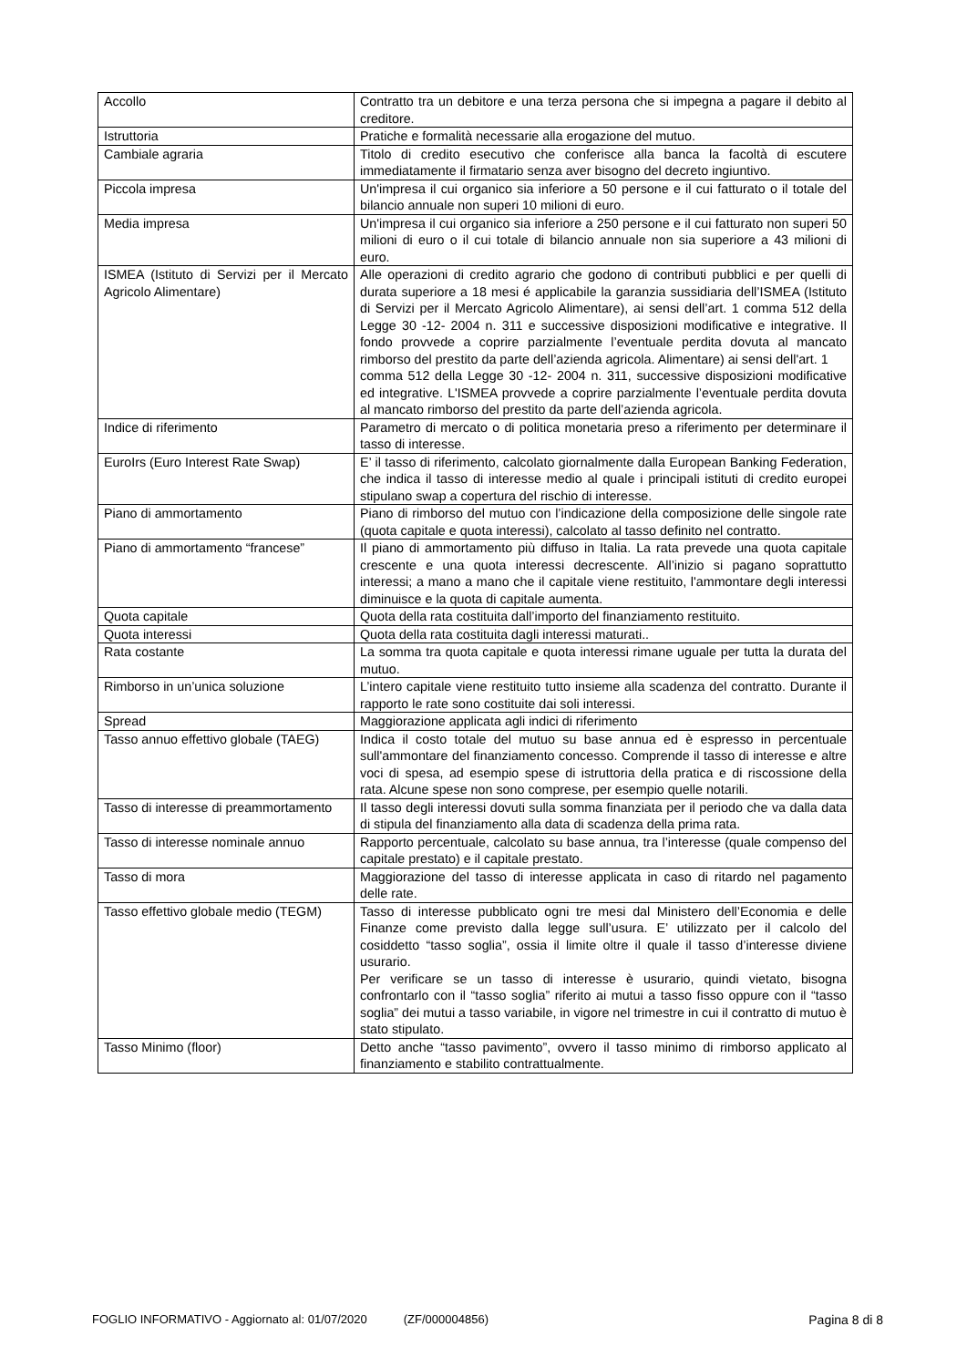| Accollo | Contratto tra un debitore e una terza persona che si impegna a pagare il debito al creditore. |
| Istruttoria | Pratiche e formalità necessarie alla erogazione del mutuo. |
| Cambiale agraria | Titolo di credito esecutivo che conferisce alla banca la facoltà di escutere immediatamente il firmatario senza aver bisogno del decreto ingiuntivo. |
| Piccola impresa | Un'impresa il cui organico sia inferiore a 50 persone e il cui fatturato o il totale del bilancio annuale non superi 10 milioni di euro. |
| Media impresa | Un'impresa il cui organico sia inferiore a 250 persone e il cui fatturato non superi 50 milioni di euro o il cui totale di bilancio annuale non sia superiore a 43 milioni di euro. |
| ISMEA (Istituto di Servizi per il Mercato Agricolo Alimentare) | Alle operazioni di credito agrario che godono di contributi pubblici e per quelli di durata superiore a 18 mesi é applicabile la garanzia sussidiaria dell’ISMEA (Istituto di Servizi per il Mercato Agricolo Alimentare), ai sensi dell’art. 1 comma 512 della Legge 30 -12- 2004 n. 311 e successive disposizioni modificative e integrative. Il fondo provvede a coprire parzialmente l’eventuale perdita dovuta al mancato rimborso del prestito da parte dell’azienda agricola. Alimentare) ai sensi dell'art. 1 comma 512 della Legge 30 -12- 2004 n. 311, successive disposizioni modificative ed integrative. L'ISMEA provvede a coprire parzialmente l’eventuale perdita dovuta al mancato rimborso del prestito da parte dell’azienda agricola. |
| Indice di riferimento | Parametro di mercato o di politica monetaria preso a riferimento per determinare il tasso di interesse. |
| EuroIrs (Euro Interest Rate Swap) | E’ il tasso di riferimento, calcolato giornalmente dalla European Banking Federation, che indica il tasso di interesse medio al quale i principali istituti di credito europei stipulano swap a copertura del rischio di interesse. |
| Piano di ammortamento | Piano di rimborso del mutuo con l’indicazione della composizione delle singole rate (quota capitale e quota interessi), calcolato al tasso definito nel contratto. |
| Piano di ammortamento “francese” | Il piano di ammortamento più diffuso in Italia. La rata prevede una quota capitale crescente e una quota interessi decrescente. All’inizio si pagano soprattutto interessi; a mano a mano che il capitale viene restituito, l'ammontare degli interessi diminuisce e la quota di capitale aumenta. |
| Quota capitale | Quota della rata costituita dall’importo del finanziamento restituito. |
| Quota interessi | Quota della rata costituita dagli interessi maturati.. |
| Rata costante | La somma tra quota capitale e quota interessi rimane uguale per tutta la durata del mutuo. |
| Rimborso in un’unica soluzione | L’intero capitale viene restituito tutto insieme alla scadenza del contratto. Durante il rapporto le rate sono costituite dai soli interessi. |
| Spread | Maggiorazione applicata agli indici di riferimento |
| Tasso annuo effettivo globale (TAEG) | Indica il costo totale del mutuo su base annua ed è espresso in percentuale sull'ammontare del finanziamento concesso. Comprende il tasso di interesse e altre voci di spesa, ad esempio spese di istruttoria della pratica e di riscossione della rata. Alcune spese non sono comprese, per esempio quelle notarili. |
| Tasso di interesse di preammortamento | Il tasso degli interessi dovuti sulla somma finanziata per il periodo che va dalla data di stipula del finanziamento alla data di scadenza della prima rata. |
| Tasso di interesse nominale annuo | Rapporto percentuale, calcolato su base annua, tra l’interesse (quale compenso del capitale prestato) e il capitale prestato. |
| Tasso di mora | Maggiorazione del tasso di interesse applicata in caso di ritardo nel pagamento delle rate. |
| Tasso effettivo globale medio (TEGM) | Tasso di interesse pubblicato ogni tre mesi dal Ministero dell’Economia e delle Finanze come previsto dalla legge sull’usura. E’ utilizzato per il calcolo del cosiddetto “tasso soglia”, ossia il limite oltre il quale il tasso d’interesse diviene usurario. Per verificare se un tasso di interesse è usurario, quindi vietato, bisogna confrontarlo con il “tasso soglia” riferito ai mutui a tasso fisso oppure con il “tasso soglia” dei mutui a tasso variabile, in vigore nel trimestre in cui il contratto di mutuo è stato stipulato. |
| Tasso Minimo (floor) | Detto anche “tasso pavimento”, ovvero il tasso minimo di rimborso applicato al finanziamento e stabilito contrattualmente. |
FOGLIO INFORMATIVO - Aggiornato al: 01/07/2020 (ZF/000004856) Pagina 8 di 8